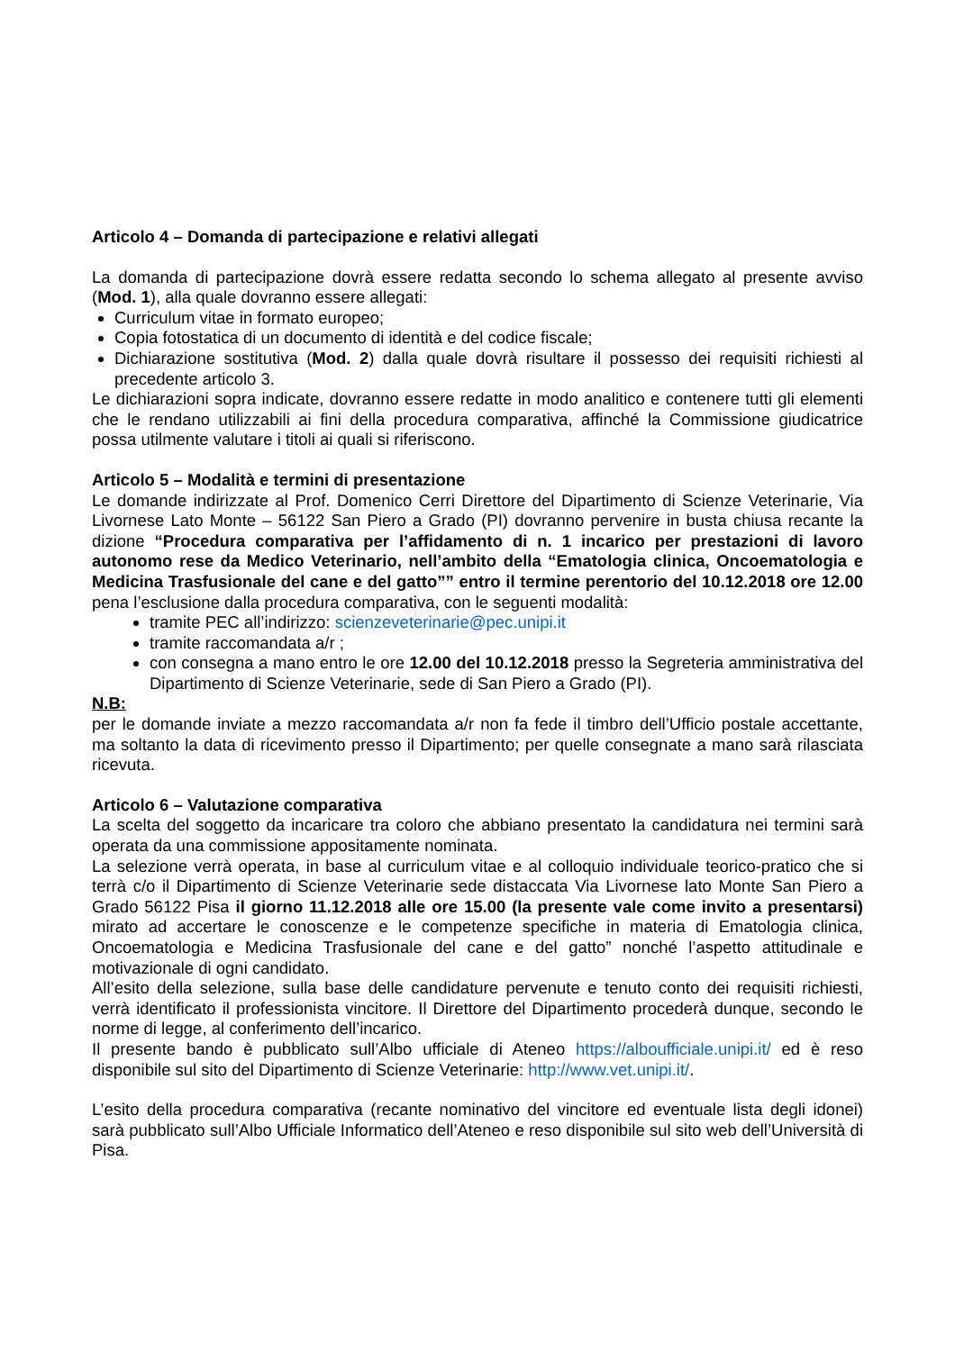Articolo 4 – Domanda di partecipazione e relativi allegati
La domanda di partecipazione dovrà essere redatta secondo lo schema allegato al presente avviso (Mod. 1), alla quale dovranno essere allegati:
Curriculum vitae in formato europeo;
Copia fotostatica di un documento di identità e del codice fiscale;
Dichiarazione sostitutiva (Mod. 2) dalla quale dovrà risultare il possesso dei requisiti richiesti al precedente articolo 3.
Le dichiarazioni sopra indicate, dovranno essere redatte in modo analitico e contenere tutti gli elementi che le rendano utilizzabili ai fini della procedura comparativa, affinché la Commissione giudicatrice possa utilmente valutare i titoli ai quali si riferiscono.
Articolo 5 – Modalità e termini di presentazione
Le domande indirizzate al Prof. Domenico Cerri Direttore del Dipartimento di Scienze Veterinarie, Via Livornese Lato Monte – 56122 San Piero a Grado (PI) dovranno pervenire in busta chiusa recante la dizione “Procedura comparativa per l’affidamento di n. 1 incarico per prestazioni di lavoro autonomo rese da Medico Veterinario, nell’ambito della “Ematologia clinica, Oncoematologia e Medicina Trasfusionale del cane e del gatto”” entro il termine perentorio del 10.12.2018 ore 12.00 pena l’esclusione dalla procedura comparativa, con le seguenti modalità:
tramite PEC all’indirizzo: scienzeveterinarie@pec.unipi.it
tramite raccomandata a/r ;
con consegna a mano entro le ore 12.00 del 10.12.2018 presso la Segreteria amministrativa del Dipartimento di Scienze Veterinarie, sede di San Piero a Grado (PI).
N.B:
per le domande inviate a mezzo raccomandata a/r non fa fede il timbro dell’Ufficio postale accettante, ma soltanto la data di ricevimento presso il Dipartimento; per quelle consegnate a mano sarà rilasciata ricevuta.
Articolo 6 – Valutazione comparativa
La scelta del soggetto da incaricare tra coloro che abbiano presentato la candidatura nei termini sarà operata da una commissione appositamente nominata.
La selezione verrà operata, in base al curriculum vitae e al colloquio individuale teorico-pratico che si terrà c/o il Dipartimento di Scienze Veterinarie sede distaccata Via Livornese lato Monte San Piero a Grado 56122 Pisa il giorno 11.12.2018 alle ore 15.00 (la presente vale come invito a presentarsi) mirato ad accertare le conoscenze e le competenze specifiche in materia di Ematologia clinica, Oncoematologia e Medicina Trasfusionale del cane e del gatto” nonché l’aspetto attitudinale e motivazionale di ogni candidato.
All’esito della selezione, sulla base delle candidature pervenute e tenuto conto dei requisiti richiesti, verrà identificato il professionista vincitore. Il Direttore del Dipartimento procederà dunque, secondo le norme di legge, al conferimento dell’incarico.
Il presente bando è pubblicato sull’Albo ufficiale di Ateneo https://alboufficiale.unipi.it/ ed è reso disponibile sul sito del Dipartimento di Scienze Veterinarie: http://www.vet.unipi.it/.
L’esito della procedura comparativa (recante nominativo del vincitore ed eventuale lista degli idonei) sarà pubblicato sull’Albo Ufficiale Informatico dell’Ateneo e reso disponibile sul sito web dell’Università di Pisa.